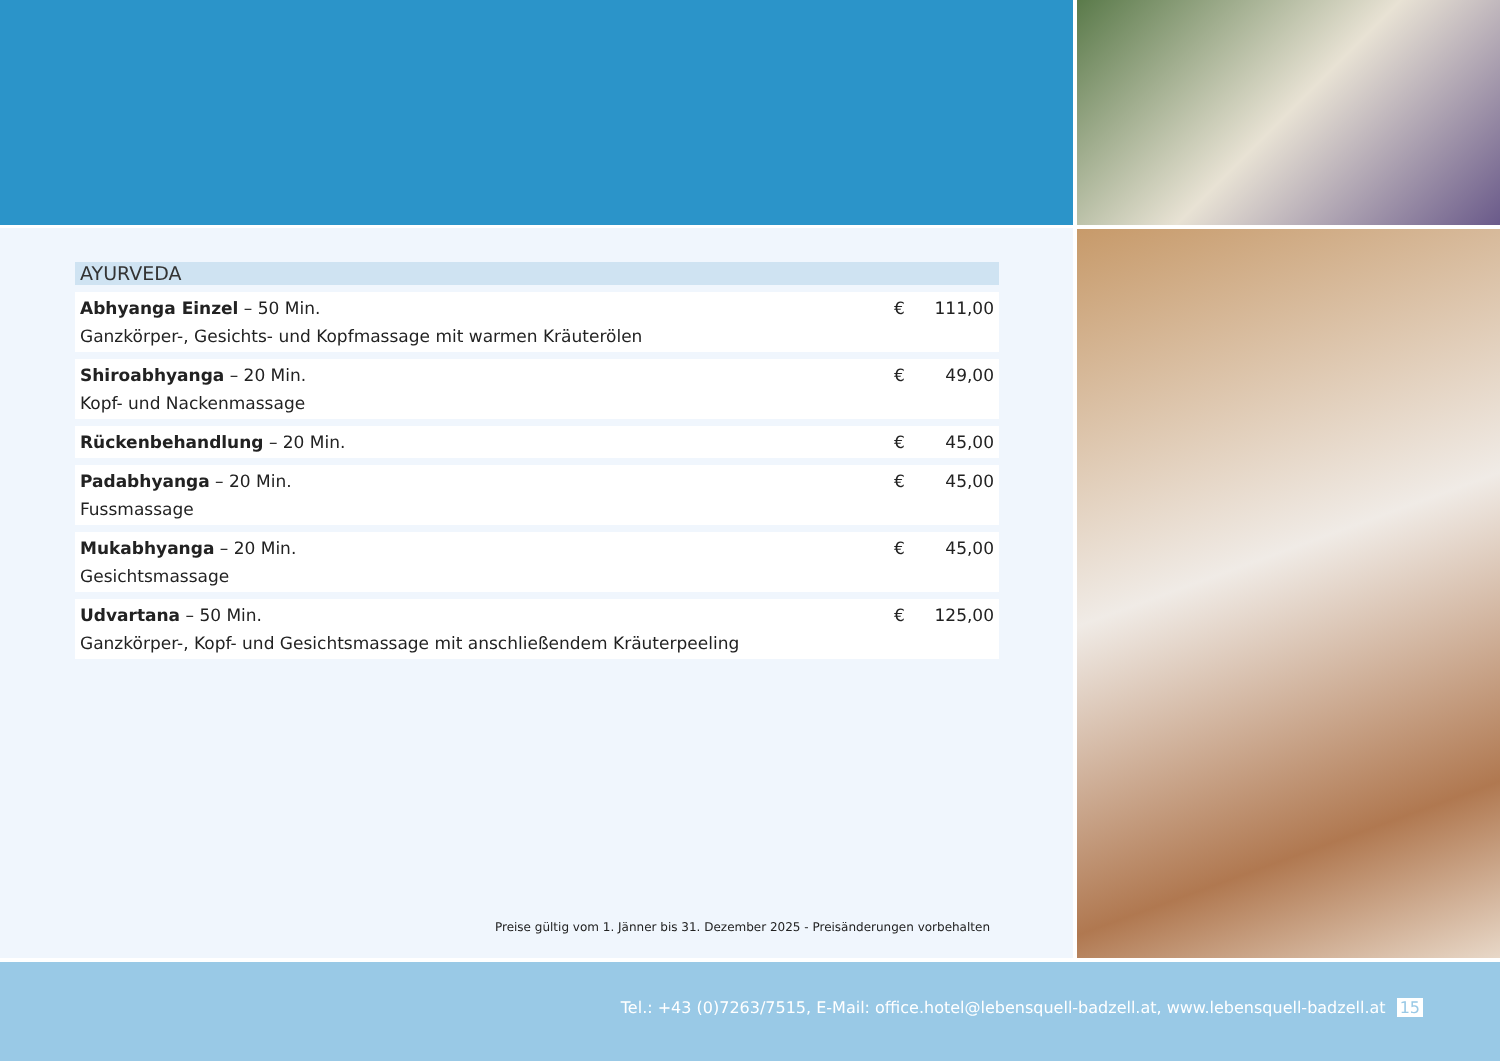AYURVEDA
| Abhyanga Einzel – 50 Min. Ganzkörper-, Gesichts- und Kopfmassage mit warmen Kräuterölen | € | 111,00 |
| Shiroabhyanga – 20 Min. Kopf- und Nackenmassage | € | 49,00 |
| Rückenbehandlung – 20 Min. | € | 45,00 |
| Padabhyanga – 20 Min. Fussmassage | € | 45,00 |
| Mukabhyanga – 20 Min. Gesichtsmassage | € | 45,00 |
| Udvartana – 50 Min. Ganzkörper-, Kopf- und Gesichtsmassage mit anschließendem Kräuterpeeling | € | 125,00 |
Preise gültig vom 1. Jänner bis 31. Dezember 2025 - Preisänderungen vorbehalten
Tel.: +43 (0)7263/7515, E-Mail: office.hotel@lebensquell-badzell.at, www.lebensquell-badzell.at 15